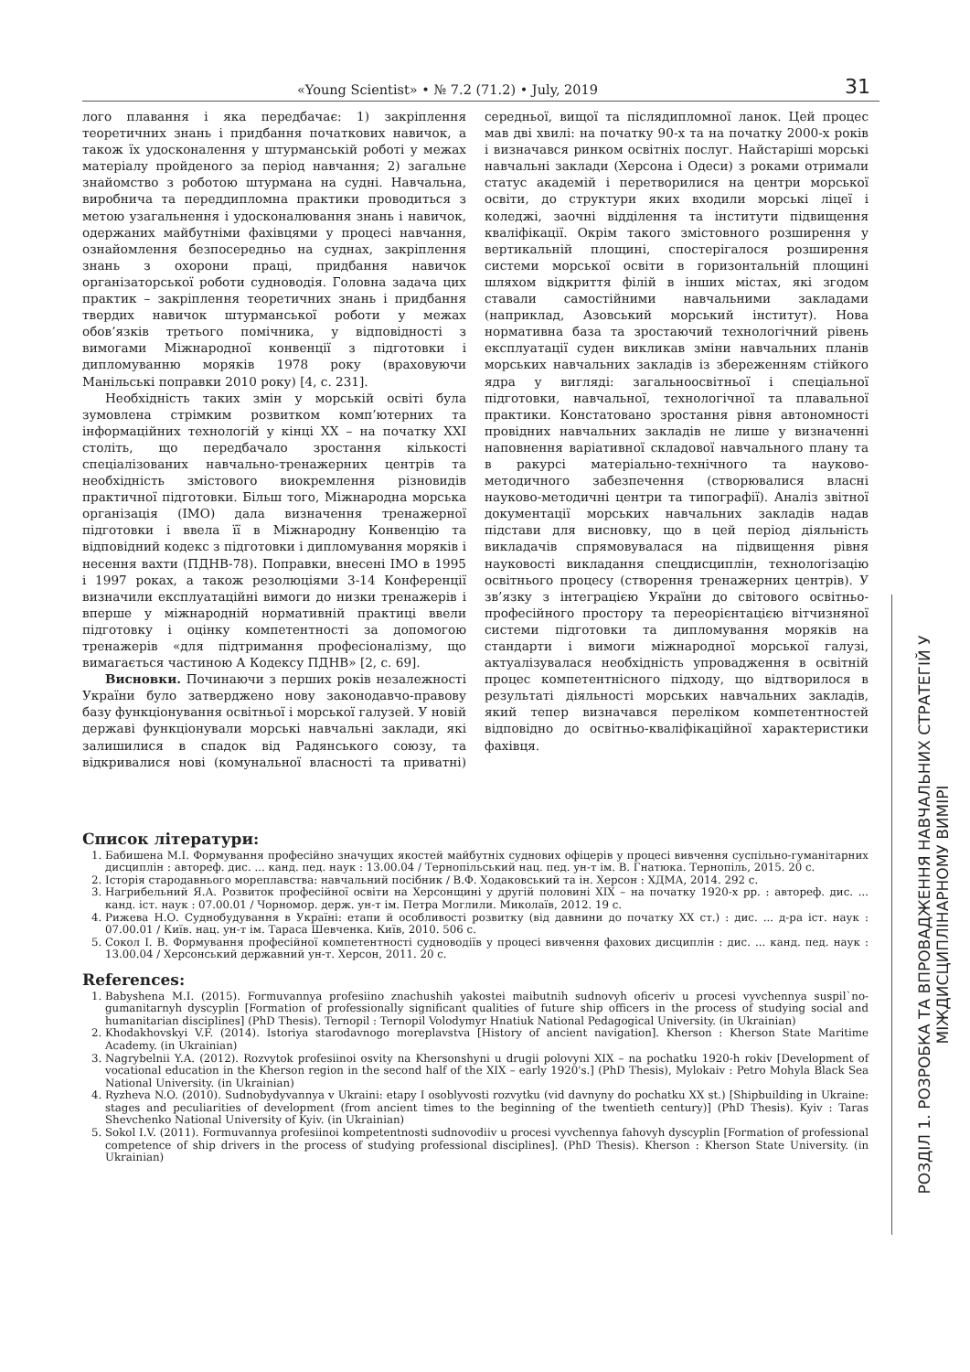«Young Scientist» • № 7.2 (71.2) • July, 2019 31
лого плавання і яка передбачає: 1) закріплення теоретичних знань і придбання початкових навичок, а також їх удосконалення у штурманській роботі у межах матеріалу пройденого за період навчання; 2) загальне знайомство з роботою штурмана на судні. Навчальна, виробнича та переддипломна практики проводиться з метою узагальнення і удосконалювання знань і навичок, одержаних майбутніми фахівцями у процесі навчання, ознайомлення безпосередньо на суднах, закріплення знань з охорони праці, придбання навичок організаторської роботи судноводія. Головна задача цих практик – закріплення теоретичних знань і придбання твердих навичок штурманської роботи у межах обов’язків третього помічника, у відповідності з вимогами Міжнародної конвенції з підготовки і дипломуванню моряків 1978 року (враховуючи Манільські поправки 2010 року) [4, с. 231].
Необхідність таких змін у морській освіті була зумовлена стрімким розвитком комп’ютерних та інформаційних технологій у кінці ХХ – на початку ХХІ століть, що передбачало зростання кількості спеціалізованих навчально-тренажерних центрів та необхідність змістового виокремлення різновидів практичної підготовки. Більш того, Міжнародна морська організація (ІМО) дала визначення тренажерної підготовки і ввела її в Міжнародну Конвенцію та відповідний кодекс з підготовки і дипломування моряків і несення вахти (ПДНВ-78). Поправки, внесені ІМО в 1995 і 1997 роках, а також резолюціями 3-14 Конференції визначили експлуатаційні вимоги до низки тренажерів і вперше у міжнародній нормативній практиці ввели підготовку і оцінку компетентності за допомогою тренажерів «для підтримання професіоналізму, що вимагається частиною А Кодексу ПДНВ» [2, с. 69].
Висновки. Починаючи з перших років незалежності України було затверджено нову законодавчо-правову базу функціонування освітньої і морської галузей. У новій державі функціонували морські навчальні заклади, які залишилися в спадок від Радянського союзу, та відкривалися нові (комунальної власності та приватні) середньої, вищої та післядипломної ланок. Цей процес мав дві хвилі: на початку 90-х та на початку 2000-х років і визначався ринком освітніх послуг. Найстаріші морські навчальні заклади (Херсона і Одеси) з роками отримали статус академій і перетворилися на центри морської освіти, до структури яких входили морські ліцеї і коледжі, заочні відділення та інститути підвищення кваліфікації. Окрім такого змістовного розширення у вертикальній площині, спостерігалося розширення системи морської освіти в горизонтальній площині шляхом відкриття філій в інших містах, які згодом ставали самостійними навчальними закладами (наприклад, Азовський морський інститут). Нова нормативна база та зростаючий технологічний рівень експлуатації суден викликав зміни навчальних планів морських навчальних закладів із збереженням стійкого ядра у вигляді: загальноосвітньої і спеціальної підготовки, навчальної, технологічної та плавальної практики. Констатовано зростання рівня автономності провідних навчальних закладів не лише у визначенні наповнення варіативної складової навчального плану та в ракурсі матеріально-технічного та науково-методичного забезпечення (створювалися власні науково-методичні центри та типографії). Аналіз звітної документації морських навчальних закладів надав підстави для висновку, що в цей період діяльність викладачів спрямовувалася на підвищення рівня науковості викладання спецдисциплін, технологізацію освітнього процесу (створення тренажерних центрів). У зв’язку з інтеграцією України до світового освітньо-професійного простору та переорієнтацією вітчизняної системи підготовки та дипломування моряків на стандарти і вимоги міжнародної морської галузі, актуалізувалася необхідність упровадження в освітній процес компетентнісного підходу, що відтворилося в результаті діяльності морських навчальних закладів, який тепер визначався переліком компетентностей відповідно до освітньо-кваліфікаційної характеристики фахівця.
Список літератури:
1. Бабишена М.І. Формування професійно значущих якостей майбутніх суднових офіцерів у процесі вивчення суспільно-гуманітарних дисциплін : автореф. дис. ... канд. пед. наук : 13.00.04 / Тернопільський нац. пед. ун-т ім. В. Гнатюка. Тернопіль, 2015. 20 с.
2. Історія стародавнього мореплавства: навчальний посібник / В.Ф. Ходаковський та ін. Херсон : ХДМА, 2014. 292 с.
3. Нагрибельний Я.А. Розвиток професійної освіти на Херсонщині у другій половині ХІХ – на початку 1920-х рр. : автореф. дис. ... канд. іст. наук : 07.00.01 / Чорномор. держ. ун-т ім. Петра Моглили. Миколаїв, 2012. 19 с.
4. Рижева Н.О. Суднобудування в Україні: етапи й особливості розвитку (від давнини до початку ХХ ст.) : дис. ... д-ра іст. наук : 07.00.01 / Київ. нац. ун-т ім. Тараса Шевченка. Київ, 2010. 506 с.
5. Сокол І. В. Формування професійної компетентності судноводіїв у процесі вивчення фахових дисциплін : дис. ... канд. пед. наук : 13.00.04 / Херсонський державний ун-т. Херсон, 2011. 20 с.
References:
1. Babyshena M.I. (2015). Formuvannya profesiino znachushih yakostei maibutnih sudnovyh oficeriv u procesi vyvchennya suspil`no-gumanitarnyh dyscyplin [Formation of professionally significant qualities of future ship officers in the process of studying social and humanitarian disciplines] (PhD Thesis). Ternopil : Ternopil Volodymyr Hnatiuk National Pedagogical University. (in Ukrainian)
2. Khodakhovskyi V.F. (2014). Istoriya starodavnogo moreplavstva [History of ancient navigation]. Kherson : Kherson State Maritime Academy. (in Ukrainian)
3. Nagrybelnii Y.A. (2012). Rozvytok profesiinoi osvity na Khersonshyni u drugii polovyni XIX – na pochatku 1920-h rokiv [Development of vocational education in the Kherson region in the second half of the XIX – early 1920's.] (PhD Thesis), Mylokaiv : Petro Mohyla Black Sea National University. (in Ukrainian)
4. Ryzheva N.O. (2010). Sudnobydyvannya v Ukraini: etapy I osoblyvosti rozvytku (vid davnyny do pochatku XX st.) [Shipbuilding in Ukraine: stages and peculiarities of development (from ancient times to the beginning of the twentieth century)] (PhD Thesis). Kyiv : Taras Shevchenko National University of Kyiv. (in Ukrainian)
5. Sokol I.V. (2011). Formuvannya profesiinoi kompetentnosti sudnovodiiv u procesi vyvchennya fahovyh dyscyplin [Formation of professional competence of ship drivers in the process of studying professional disciplines]. (PhD Thesis). Kherson : Kherson State University. (in Ukrainian)
РОЗДІЛ 1. РОЗРОБКА ТА ВПРОВАДЖЕННЯ НАВЧАЛЬНИХ СТРАТЕГІЙ У МІЖДИСЦИПЛІНАРНОМУ ВИМІРІ